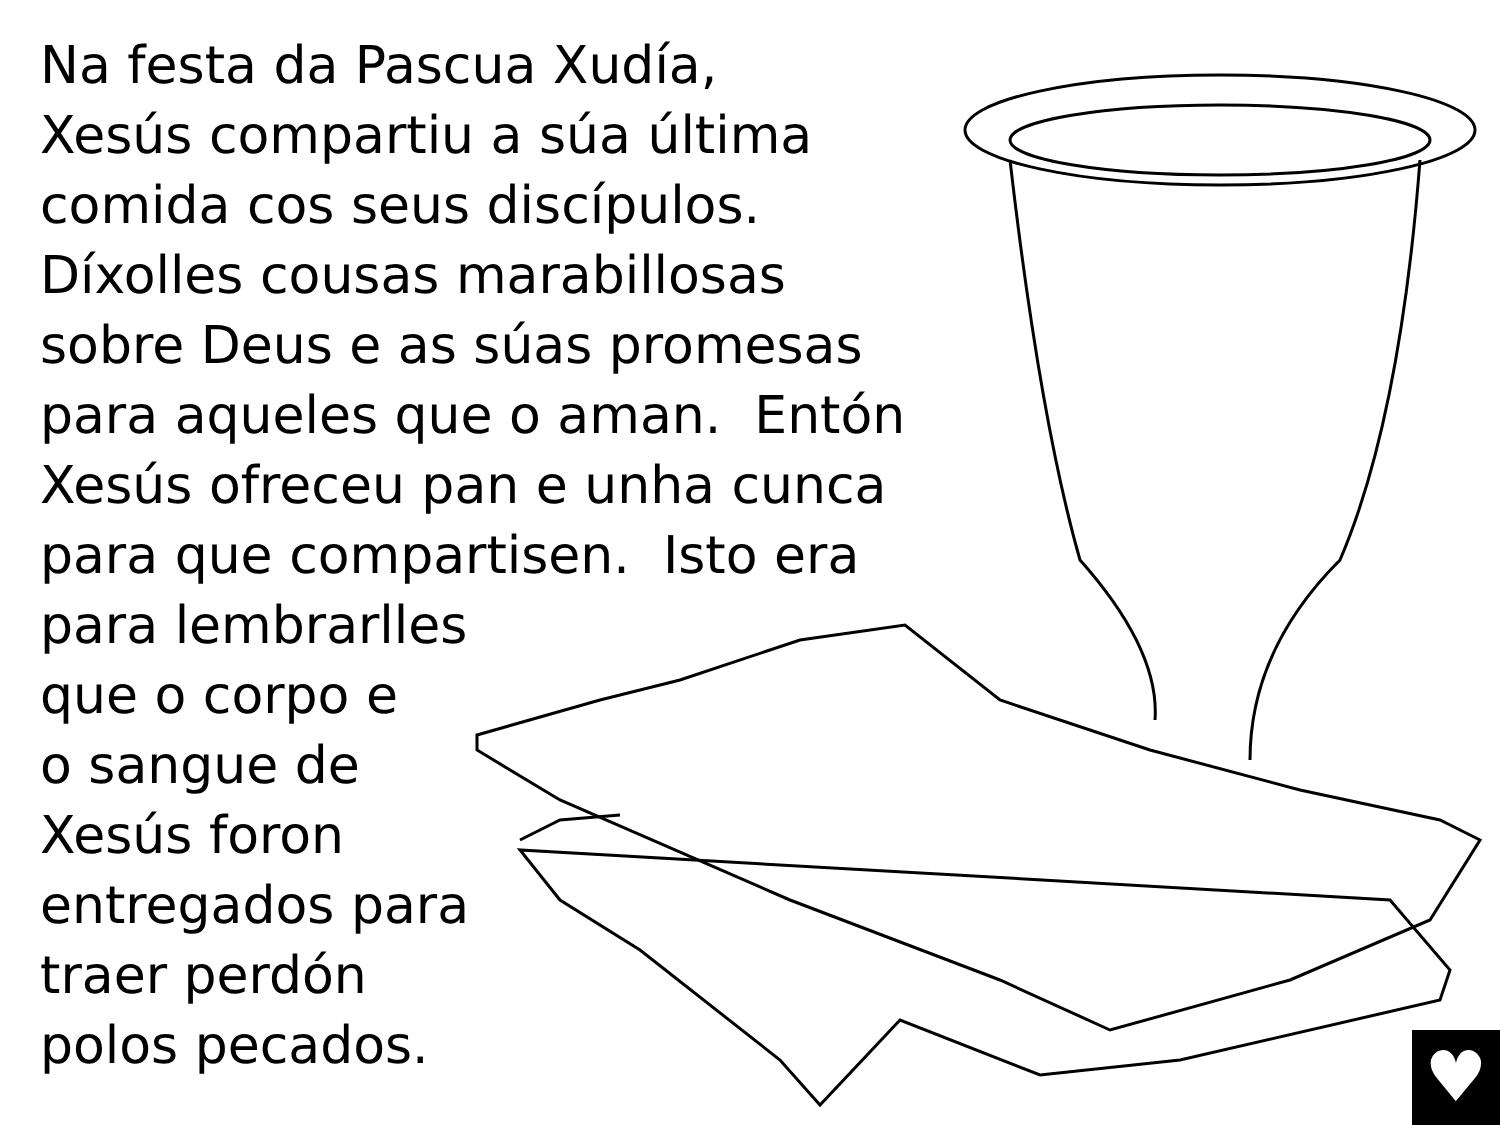Na festa da Pascua Xudía,
Xesús compartiu a súa última
comida cos seus discípulos.
Díxolles cousas marabillosas
sobre Deus e as súas promesas
para aqueles que o aman. Entón
Xesús ofreceu pan e unha cunca
para que compartisen. Isto era
para lembrarlles
que o corpo e
o sangue de
Xesús foron
entregados para
traer perdón
polos pecados.
♥